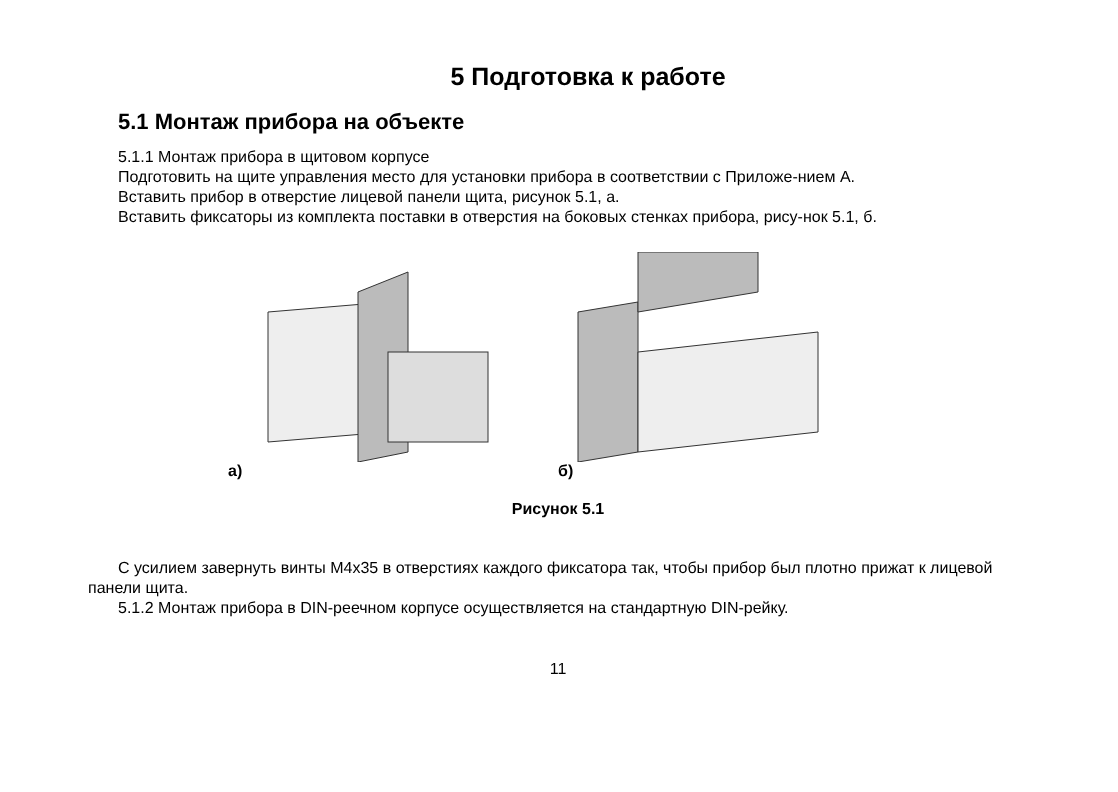5 Подготовка к работе
5.1 Монтаж прибора на объекте
5.1.1 Монтаж прибора в щитовом корпусе
Подготовить на щите управления место для установки прибора в соответствии с Приложе-нием А.
Вставить прибор в отверстие лицевой панели щита, рисунок 5.1, а.
Вставить фиксаторы из комплекта поставки в отверстия на боковых стенках прибора, рису-нок 5.1, б.
а) б)
Рисунок 5.1
С усилием завернуть винты М4х35 в отверстиях каждого фиксатора так, чтобы прибор был плотно прижат к лицевой панели щита.
5.1.2 Монтаж прибора в DIN-реечном корпусе осуществляется на стандартную DIN-рейку.
11